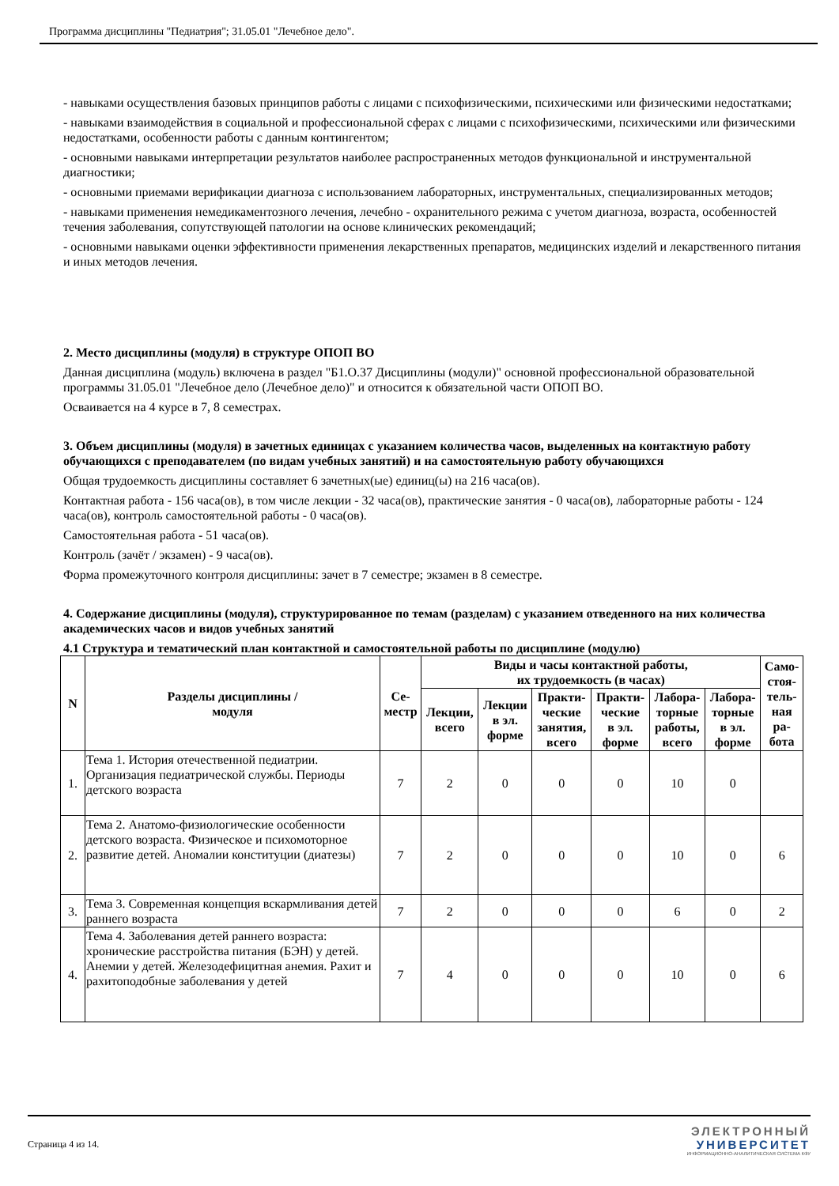Программа дисциплины "Педиатрия"; 31.05.01 "Лечебное дело".
- навыками осуществления базовых принципов работы с лицами с психофизическими, психическими или физическими недостатками;
- навыками взаимодействия в социальной и профессиональной сферах с лицами с психофизическими, психическими или физическими недостатками, особенности работы с данным контингентом;
- основными навыками интерпретации результатов наиболее распространенных методов функциональной и инструментальной диагностики;
- основными приемами верификации диагноза с использованием лабораторных, инструментальных, специализированных методов;
- навыками применения немедикаментозного лечения, лечебно - охранительного режима с учетом диагноза, возраста, особенностей течения заболевания, сопутствующей патологии на основе клинических рекомендаций;
- основными навыками оценки эффективности применения лекарственных препаратов, медицинских изделий и лекарственного питания и иных методов лечения.
2. Место дисциплины (модуля) в структуре ОПОП ВО
Данная дисциплина (модуль) включена в раздел "Б1.О.37 Дисциплины (модули)" основной профессиональной образовательной программы 31.05.01 "Лечебное дело (Лечебное дело)" и относится к обязательной части ОПОП ВО.
Осваивается на 4 курсе в 7, 8 семестрах.
3. Объем дисциплины (модуля) в зачетных единицах с указанием количества часов, выделенных на контактную работу обучающихся с преподавателем (по видам учебных занятий) и на самостоятельную работу обучающихся
Общая трудоемкость дисциплины составляет 6 зачетных(ые) единиц(ы) на 216 часа(ов).
Контактная работа - 156 часа(ов), в том числе лекции - 32 часа(ов), практические занятия - 0 часа(ов), лабораторные работы - 124 часа(ов), контроль самостоятельной работы - 0 часа(ов).
Самостоятельная работа - 51 часа(ов).
Контроль (зачёт / экзамен) - 9 часа(ов).
Форма промежуточного контроля дисциплины: зачет в 7 семестре; экзамен в 8 семестре.
4. Содержание дисциплины (модуля), структурированное по темам (разделам) с указанием отведенного на них количества академических часов и видов учебных занятий
4.1 Структура и тематический план контактной и самостоятельной работы по дисциплине (модулю)
| N | Разделы дисциплины / модуля | Се- местр | Виды и часы контактной работы, их трудоемкость (в часах) | | | | | | Само- стоя- тель- ная ра- бота |
| --- | --- | --- | --- | --- | --- | --- | --- | --- | --- |
| | | | Лекции, всего | Лекции в эл. форме | Практи- ческие занятия, всего | Практи- ческие в эл. форме | Лабора- торные работы, всего | Лабора- торные в эл. форме | |
| 1. | Тема 1. История отечественной педиатрии. Организация педиатрической службы. Периоды детского возраста | 7 | 2 | 0 | 0 | 0 | 10 | 0 | |
| 2. | Тема 2. Анатомо-физиологические особенности детского возраста. Физическое и психомоторное развитие детей. Аномалии конституции (диатезы) | 7 | 2 | 0 | 0 | 0 | 10 | 0 | 6 |
| 3. | Тема 3. Современная концепция вскармливания детей раннего возраста | 7 | 2 | 0 | 0 | 0 | 6 | 0 | 2 |
| 4. | Тема 4. Заболевания детей раннего возраста: хронические расстройства питания (БЭН) у детей. Анемии у детей. Железодефицитная анемия. Рахит и рахитоподобные заболевания у детей | 7 | 4 | 0 | 0 | 0 | 10 | 0 | 6 |
Страница 4 из 14.
ЭЛЕКТРОННЫЙ
УНИВЕРСИТЕТ
ИНФОРМАЦИОННО-АНАЛИТИЧЕСКАЯ СИСТЕМА КФУ